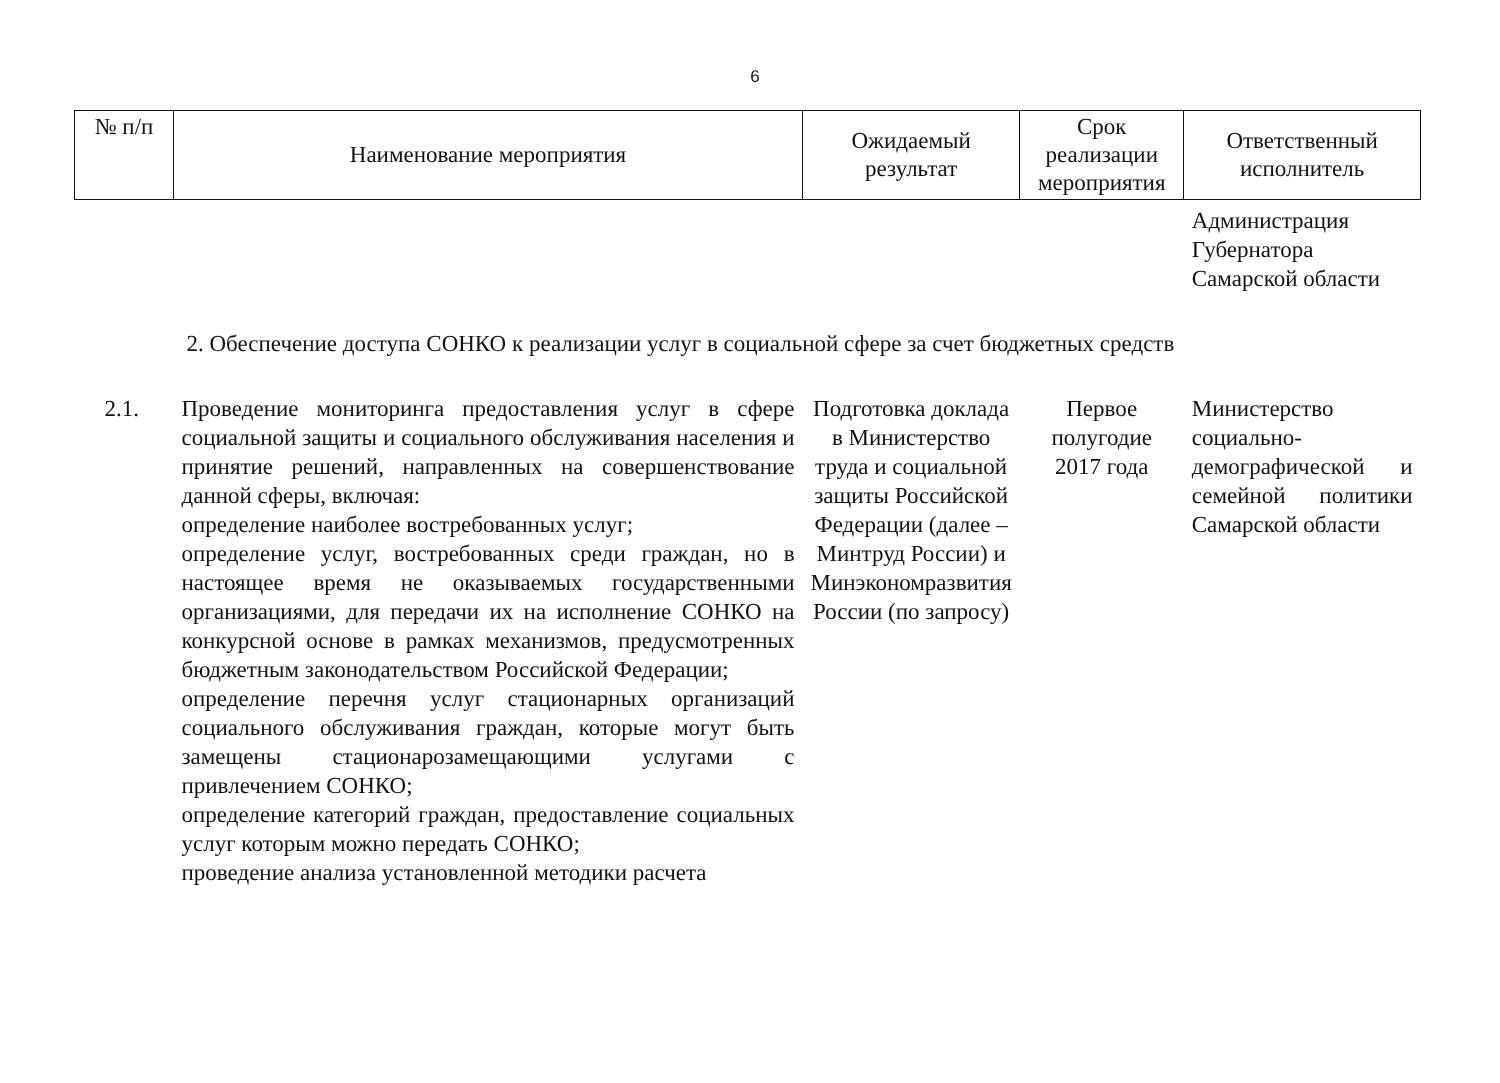6
| № п/п | Наименование мероприятия | Ожидаемый результат | Срок реализации мероприятия | Ответственный исполнитель |
| --- | --- | --- | --- | --- |
| | | | | Администрация Губернатора Самарской области |
| 2. Обеспечение доступа СОНКО к реализации услуг в социальной сфере за счет бюджетных средств | | | | |
| 2.1. | Проведение мониторинга предоставления услуг в сфере социальной защиты и социального обслуживания населения и принятие решений, направленных на совершенствование данной сферы, включая: определение наиболее востребованных услуг; определение услуг, востребованных среди граждан, но в настоящее время не оказываемых государственными организациями, для передачи их на исполнение СОНКО на конкурсной основе в рамках механизмов, предусмотренных бюджетным законодательством Российской Федерации; определение перечня услуг стационарных организаций социального обслуживания граждан, которые могут быть замещены стационарозамещающими услугами с привлечением СОНКО; определение категорий граждан, предоставление социальных услуг которым можно передать СОНКО; проведение анализа установленной методики расчета | Подготовка доклада в Министерство труда и социальной защиты Российской Федерации (далее – Минтруд России) и Минэкономразвития России (по запросу) | Первое полугодие 2017 года | Министерство социально-демографической и семейной политики Самарской области |